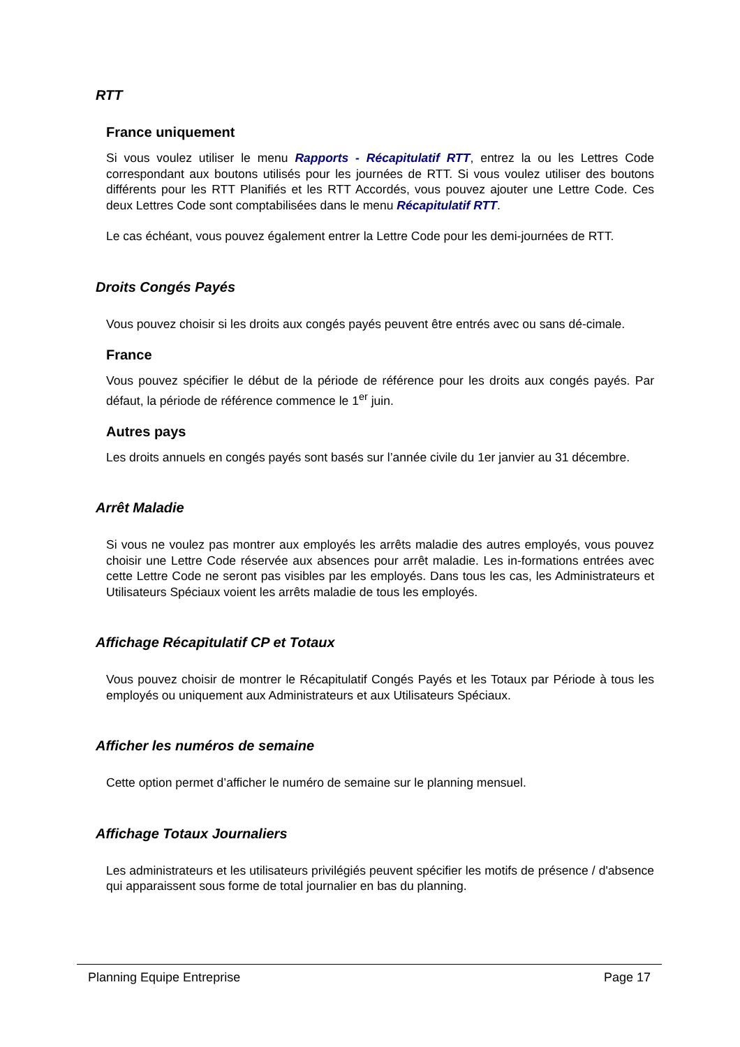RTT
France uniquement
Si vous voulez utiliser le menu Rapports - Récapitulatif RTT, entrez la ou les Lettres Code correspondant aux boutons utilisés pour les journées de RTT. Si vous voulez utiliser des boutons différents pour les RTT Planifiés et les RTT Accordés, vous pouvez ajouter une Lettre Code. Ces deux Lettres Code sont comptabilisées dans le menu Récapitulatif RTT.
Le cas échéant, vous pouvez également entrer la Lettre Code pour les demi-journées de RTT.
Droits Congés Payés
Vous pouvez choisir si les droits aux congés payés peuvent être entrés avec ou sans dé-cimale.
France
Vous pouvez spécifier le début de la période de référence pour les droits aux congés payés. Par défaut, la période de référence commence le 1<sup>er</sup> juin.
Autres pays
Les droits annuels en congés payés sont basés sur l’année civile du 1er janvier au 31 décembre.
Arrêt Maladie
Si vous ne voulez pas montrer aux employés les arrêts maladie des autres employés, vous pouvez choisir une Lettre Code réservée aux absences pour arrêt maladie. Les in-formations entrées avec cette Lettre Code ne seront pas visibles par les employés. Dans tous les cas, les Administrateurs et Utilisateurs Spéciaux voient les arrêts maladie de tous les employés.
Affichage Récapitulatif CP et Totaux
Vous pouvez choisir de montrer le Récapitulatif Congés Payés et les Totaux par Période à tous les employés ou uniquement aux Administrateurs et aux Utilisateurs Spéciaux.
Afficher les numéros de semaine
Cette option permet d’afficher le numéro de semaine sur le planning mensuel.
Affichage Totaux Journaliers
Les administrateurs et les utilisateurs privilégiés peuvent spécifier les motifs de présence / d'absence qui apparaissent sous forme de total journalier en bas du planning.
Planning Equipe Entreprise Page 17